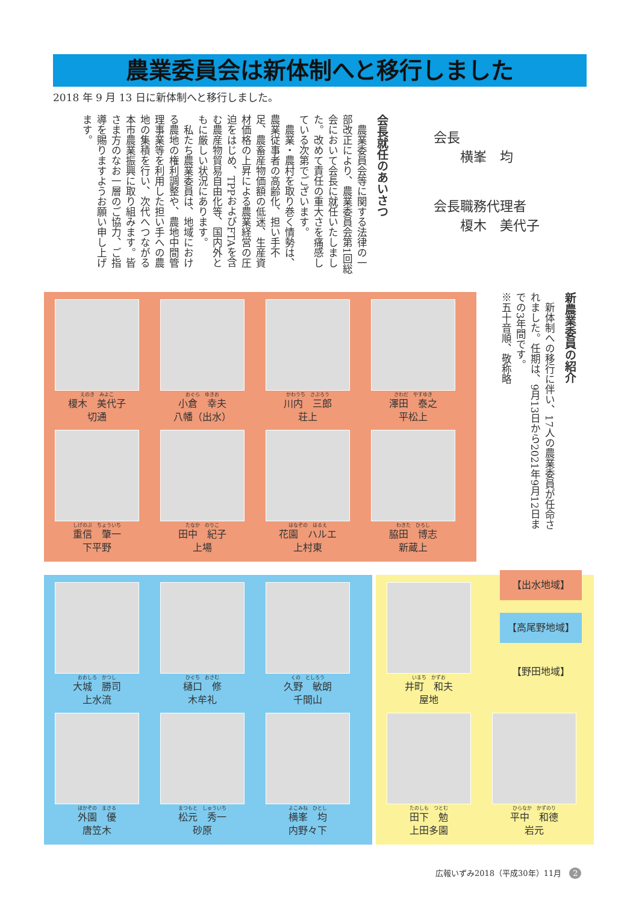農業委員会は新体制へと移行しました
2018 年 9 月 13 日に新体制へと移行しました。
会長就任のあいさつ
　農業委員会等に関する法律の一部改正により、農業委員会第1回総会において会長に就任いたしました。改めて責任の重大さを痛感している次第でございます。
　農業・農村を取り巻く情勢は、農業従事者の高齢化、担い手不足、農畜産物価額の低迷、生産資材価格の上昇による農業経営の圧迫をはじめ、TPPおよびFTAを含む農産物貿易自由化等、国内外ともに厳しい状況にあります。
　私たち農業委員は、地域における農地の権利調整や、農地中間管理事業等を利用した担い手への農地の集積を行い、次代へつながる本市農業振興に取り組みます。皆さま方のなお一層のご協力、ご指導を賜りますようお願い申し上げます。
会長
　　横峯　均
会長職務代理者
　　榎木　美代子
新農業委員の紹介
　新体制への移行に伴い、17人の農業委員が任命されました。任期は、9月13日から2021年9月12日までの3年間です。
※五十音順、敬称略
えのき　みよこ
榎木　美代子
切通
おぐら　ゆきお
小倉　幸夫
八幡（出水）
かわうち　さぶろう
川内　三郎
荘上
さわだ　やすゆき
澤田　泰之
平松上
しげのぶ　ちょういち
重信　肇一
下平野
たなか　のりこ
田中　紀子
上場
はなぞの　はるえ
花園　ハルエ
上村東
わきた　ひろし
脇田　博志
新蔵上
おおしろ　かつし
大城　勝司
上水流
ひぐち　おさむ
樋口　修
木牟礼
くの　としろう
久野　敏朗
千間山
ほかぞの　まさる
外園　優
唐笠木
まつもと　しゅういち
松元　秀一
砂原
よこみね　ひとし
横峯　均
内野々下
いまち　かずお
井町　和夫
屋地
たのしも　つとむ
田下　勉
上田多園
ひらなか　かずのり
平中　和德
岩元
【出水地域】
【高尾野地域】
【野田地域】
広報いずみ2018（平成30年）11月　2